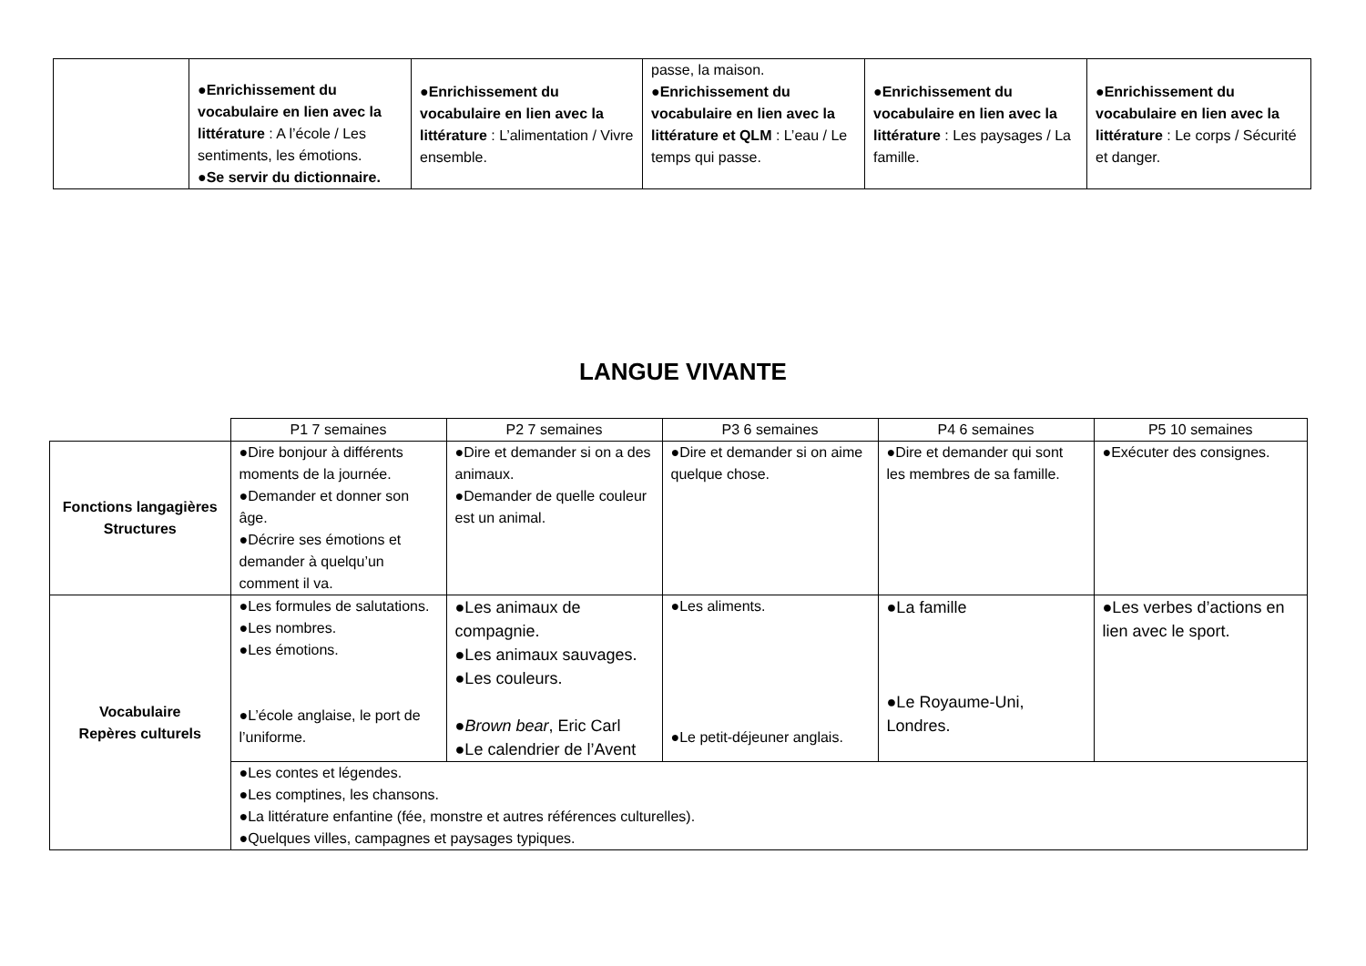| | ● Enrichissement du vocabulaire en lien avec la littérature : A l’école / Les sentiments, les émotions. ● Se servir du dictionnaire. | ● Enrichissement du vocabulaire en lien avec la littérature : L’alimentation / Vivre ensemble. | passe, la maison. ● Enrichissement du vocabulaire en lien avec la littérature et QLM : L’eau / Le temps qui passe. | ● Enrichissement du vocabulaire en lien avec la littérature : Les paysages / La famille. | ● Enrichissement du vocabulaire en lien avec la littérature : Le corps / Sécurité et danger. |
LANGUE VIVANTE
| | P1 7 semaines | P2 7 semaines | P3 6 semaines | P4 6 semaines | P5 10 semaines |
| Fonctions langagières Structures | ●Dire bonjour à différents moments de la journée. ●Demander et donner son âge. ●Décrire ses émotions et demander à quelqu’un comment il va. | ●Dire et demander si on a des animaux. ●Demander de quelle couleur est un animal. | ●Dire et demander si on aime quelque chose. | ●Dire et demander qui sont les membres de sa famille. | ●Exécuter des consignes. |
| Vocabulaire Repères culturels | ●Les formules de salutations. ●Les nombres. ●Les émotions. ●L’école anglaise, le port de l’uniforme. | ●Les animaux de compagnie. ●Les animaux sauvages. ●Les couleurs. ● Brown bear , Eric Carl ●Le calendrier de l’Avent | ●Les aliments. ●Le petit-déjeuner anglais. | ●La famille ●Le Royaume-Uni, Londres. | ●Les verbes d’actions en lien avec le sport. |
| | ●Les contes et légendes. ●Les comptines, les chansons. ●La littérature enfantine (fée, monstre et autres références culturelles). ●Quelques villes, campagnes et paysages typiques. | | | | |